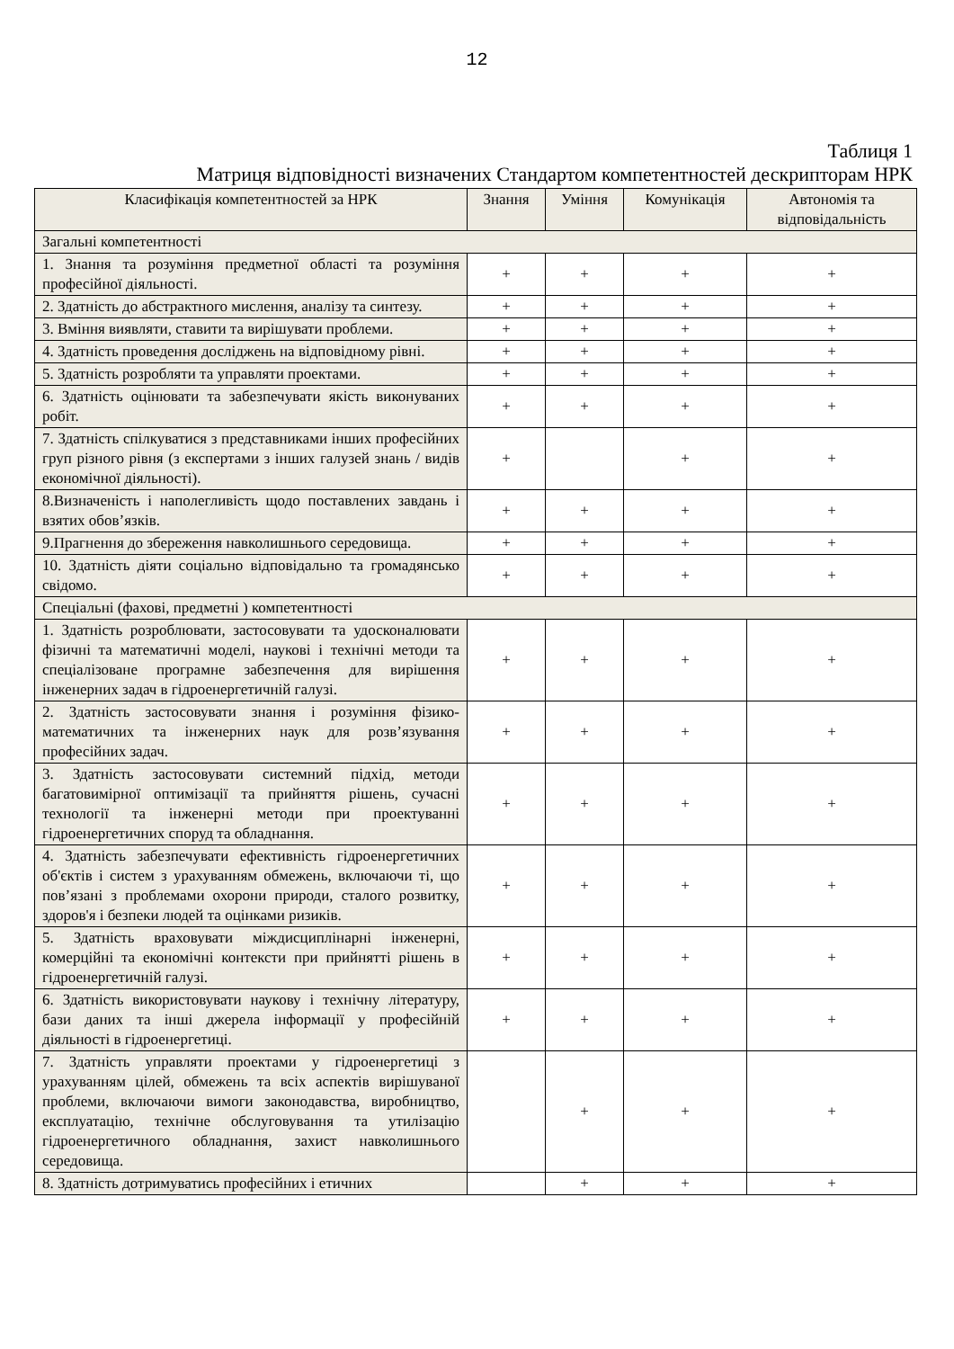12
Таблиця 1
Матриця відповідності визначених Стандартом компетентностей дескрипторам НРК
| Класифікація компетентностей за НРК | Знання | Уміння | Комунікація | Автономія та відповідальність |
| --- | --- | --- | --- | --- |
| Загальні компетентності | | | | |
| 1. Знання та розуміння предметної області та розуміння професійної діяльності. | + | + | + | + |
| 2. Здатність до абстрактного мислення, аналізу та синтезу. | + | + | + | + |
| 3. Вміння виявляти, ставити та вирішувати проблеми. | + | + | + | + |
| 4. Здатність проведення досліджень на відповідному рівні. | + | + | + | + |
| 5. Здатність розробляти та управляти проектами. | + | + | + | + |
| 6. Здатність оцінювати та забезпечувати якість виконуваних робіт. | + | + | + | + |
| 7. Здатність спілкуватися з представниками інших професійних груп різного рівня (з експертами з інших галузей знань / видів економічної діяльності). | + | | + | + |
| 8.Визначеність і наполегливість щодо поставлених завдань і взятих обов’язків. | + | + | + | + |
| 9.Прагнення до збереження навколишнього середовища. | + | + | + | + |
| 10. Здатність діяти соціально відповідально та громадянсько свідомо. | + | + | + | + |
| Спеціальні (фахові, предметні ) компетентності | | | | |
| 1. Здатність розроблювати, застосовувати та удосконалювати фізичні та математичні моделі, наукові і технічні методи та спеціалізоване програмне забезпечення для вирішення інженерних задач в гідроенергетичній галузі. | + | + | + | + |
| 2. Здатність застосовувати знання і розуміння фізико-математичних та інженерних наук для розв’язування професійних задач. | + | + | + | + |
| 3. Здатність застосовувати системний підхід, методи багатовимірної оптимізації та прийняття рішень, сучасні технології та інженерні методи при проектуванні гідроенергетичних споруд та обладнання. | + | + | + | + |
| 4. Здатність забезпечувати ефективність гідроенергетичних об'єктів і систем з урахуванням обмежень, включаючи ті, що пов’язані з проблемами охорони природи, сталого розвитку, здоров'я і безпеки людей та оцінками ризиків. | + | + | + | + |
| 5. Здатність враховувати міждисциплінарні інженерні, комерційні та економічні контексти при прийнятті рішень в гідроенергетичній галузі. | + | + | + | + |
| 6. Здатність використовувати наукову і технічну літературу, бази даних та інші джерела інформації у професійній діяльності в гідроенергетиці. | + | + | + | + |
| 7. Здатність управляти проектами у гідроенергетиці з урахуванням цілей, обмежень та всіх аспектів вирішуваної проблеми, включаючи вимоги законодавства, виробництво, експлуатацію, технічне обслуговування та утилізацію гідроенергетичного обладнання, захист навколишнього середовища. | | + | + | + |
| 8. Здатність дотримуватись професійних і етичних | | + | + | + |